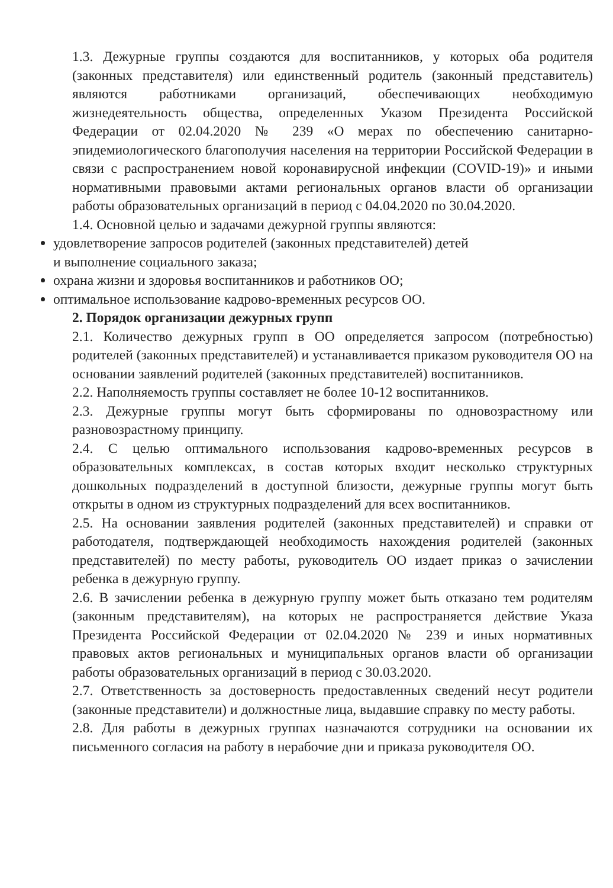1.3. Дежурные группы создаются для воспитанников, у которых оба родителя (законных представителя) или единственный родитель (законный представитель) являются работниками организаций, обеспечивающих необходимую жизнедеятельность общества, определенных Указом Президента Российской Федерации от 02.04.2020 № 239 «О мерах по обеспечению санитарно-эпидемиологического благополучия населения на территории Российской Федерации в связи с распространением новой коронавирусной инфекции (COVID-19)» и иными нормативными правовыми актами региональных органов власти об организации работы образовательных организаций в период с 04.04.2020 по 30.04.2020.
1.4. Основной целью и задачами дежурной группы являются:
удовлетворение запросов родителей (законных представителей) детей
и выполнение социального заказа;
охрана жизни и здоровья воспитанников и работников ОО;
оптимальное использование кадрово-временных ресурсов ОО.
2. Порядок организации дежурных групп
2.1. Количество дежурных групп в ОО определяется запросом (потребностью) родителей (законных представителей) и устанавливается приказом руководителя ОО на основании заявлений родителей (законных представителей) воспитанников.
2.2. Наполняемость группы составляет не более 10-12 воспитанников.
2.3. Дежурные группы могут быть сформированы по одновозрастному или разновозрастному принципу.
2.4. С целью оптимального использования кадрово-временных ресурсов в образовательных комплексах, в состав которых входит несколько структурных дошкольных подразделений в доступной близости, дежурные группы могут быть открыты в одном из структурных подразделений для всех воспитанников.
2.5. На основании заявления родителей (законных представителей) и справки от работодателя, подтверждающей необходимость нахождения родителей (законных представителей) по месту работы, руководитель ОО издает приказ о зачислении ребенка в дежурную группу.
2.6. В зачислении ребенка в дежурную группу может быть отказано тем родителям (законным представителям), на которых не распространяется действие Указа Президента Российской Федерации от 02.04.2020 № 239 и иных нормативных правовых актов региональных и муниципальных органов власти об организации работы образовательных организаций в период с 30.03.2020.
2.7. Ответственность за достоверность предоставленных сведений несут родители (законные представители) и должностные лица, выдавшие справку по месту работы.
2.8. Для работы в дежурных группах назначаются сотрудники на основании их письменного согласия на работу в нерабочие дни и приказа руководителя ОО.